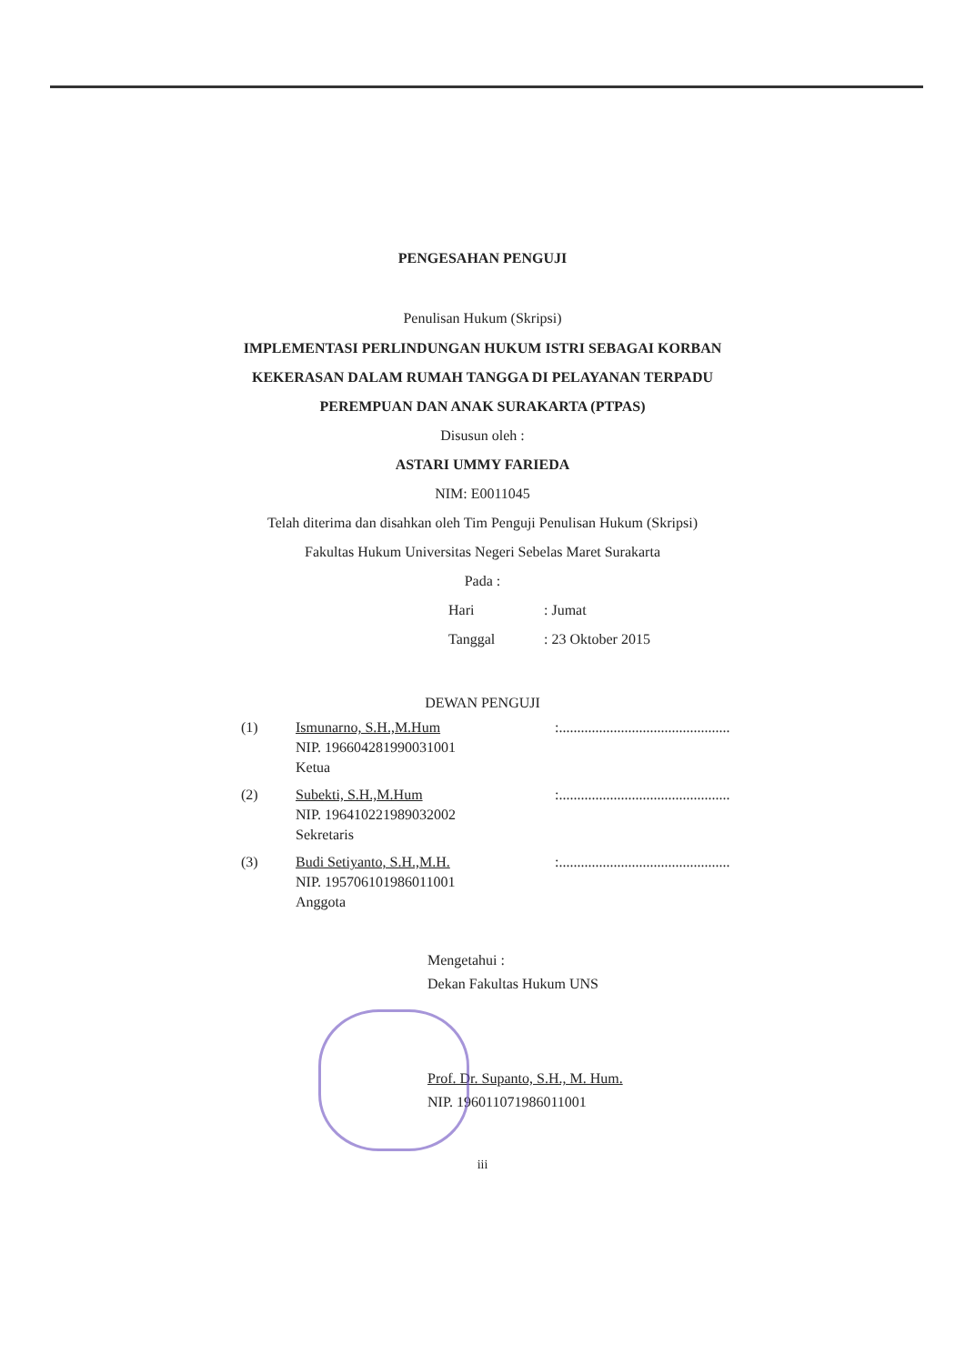PENGESAHAN PENGUJI
Penulisan Hukum (Skripsi)
IMPLEMENTASI PERLINDUNGAN HUKUM ISTRI SEBAGAI KORBAN
KEKERASAN DALAM RUMAH TANGGA DI PELAYANAN TERPADU
PEREMPUAN DAN ANAK SURAKARTA (PTPAS)
Disusun oleh :
ASTARI UMMY FARIEDA
NIM: E0011045
Telah diterima dan disahkan oleh Tim Penguji Penulisan Hukum (Skripsi)
Fakultas Hukum Universitas Negeri Sebelas Maret Surakarta
Pada :
Hari: Jumat
Tanggal: 23 Oktober 2015
DEWAN PENGUJI
(1) Ismunarno, S.H.,M.Hum
NIP. 196604281990031001
Ketua
:...............................................
(2) Subekti, S.H.,M.Hum
NIP. 196410221989032002
Sekretaris
:...............................................
(3) Budi Setiyanto, S.H.,M.H.
NIP. 195706101986011001
Anggota
:...............................................
Mengetahui :
Dekan Fakultas Hukum UNS
Prof. Dr. Supanto, S.H., M. Hum.
NIP. 196011071986011001
iii